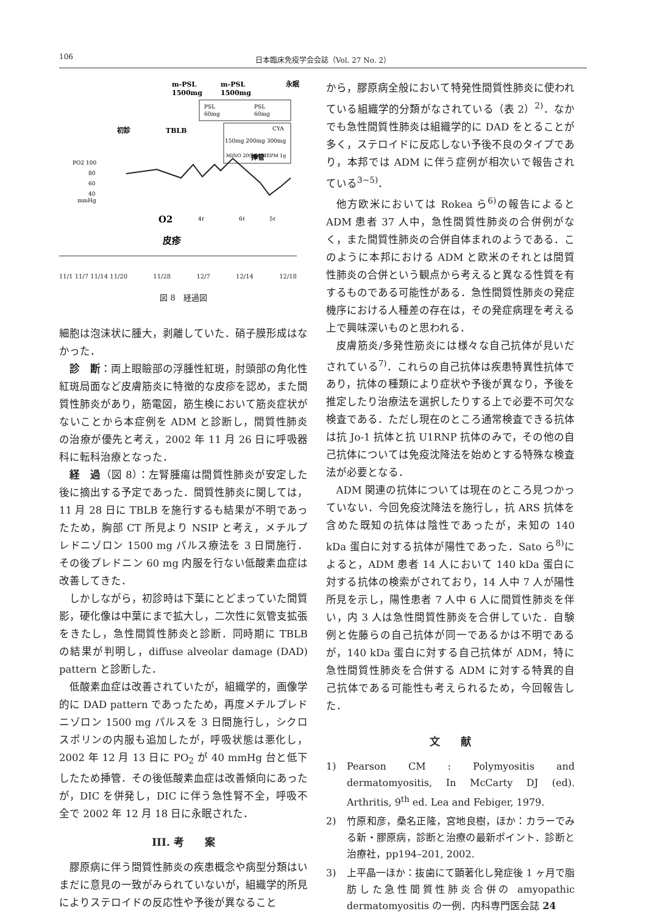106 日本臨床免疫学会会誌（Vol. 27 No. 2）
m-PSL
1500mg
m-PSL
1500mg
永眠
初診
TBLB
挿管
PSL
60mg
PSL
60mg
CYA
150mg 200mg 300mg
MINO 200mg,MEPM 1g
PO2 100
80
60
40
mmHg
O2
4ℓ
6ℓ
5ℓ
皮疹
11/1 11/7 11/14 11/20 11/28 12/7 12/14 12/18
図 8　経過図
細胞は泡沫状に腫大，剥離していた．硝子膜形成はなかった．
診　断：両上眼瞼部の浮腫性紅斑，肘頭部の角化性紅斑局面など皮膚筋炎に特徴的な皮疹を認め，また間質性肺炎があり，筋電図，筋生検において筋炎症状がないことから本症例を ADM と診断し，間質性肺炎の治療が優先と考え，2002 年 11 月 26 日に呼吸器科に転科治療となった．
経　過（図 8）：左腎腫瘍は間質性肺炎が安定した後に摘出する予定であった．間質性肺炎に関しては，11 月 28 日に TBLB を施行するも結果が不明であったため，胸部 CT 所見より NSIP と考え，メチルプレドニゾロン 1500 mg パルス療法を 3 日間施行．その後プレドニン 60 mg 内服を行ない低酸素血症は改善してきた．
しかしながら，初診時は下葉にとどまっていた間質影，硬化像は中葉にまで拡大し，二次性に気管支拡張をきたし，急性間質性肺炎と診断．同時期に TBLB の結果が判明し，diffuse alveolar damage (DAD) pattern と診断した．
低酸素血症は改善されていたが，組織学的，画像学的に DAD pattern であったため，再度メチルプレドニゾロン 1500 mg パルスを 3 日間施行し，シクロスポリンの内服も追加したが，呼吸状態は悪化し，2002 年 12 月 13 日に PO<sub>2</sub> が 40 mmHg 台と低下したため挿管．その後低酸素血症は改善傾向にあったが，DIC を併発し，DIC に伴う急性腎不全，呼吸不全で 2002 年 12 月 18 日に永眠された．
III. 考　　案
膠原病に伴う間質性肺炎の疾患概念や病型分類はいまだに意見の一致がみられていないが，組織学的所見によりステロイドの反応性や予後が異なること
から，膠原病全般において特発性間質性肺炎に使われている組織学的分類がなされている（表 2）<sup>2)</sup>．なかでも急性間質性肺炎は組織学的に DAD をとることが多く，ステロイドに反応しない予後不良のタイプであり，本邦では ADM に伴う症例が相次いで報告されている<sup>3~5)</sup>．
他方欧米においては Rokea ら<sup>6)</sup>の報告によると ADM 患者 37 人中，急性間質性肺炎の合併例がなく，また間質性肺炎の合併自体まれのようである．このように本邦における ADM と欧米のそれとは間質性肺炎の合併という観点から考えると異なる性質を有するものである可能性がある．急性間質性肺炎の発症機序における人種差の存在は，その発症病理を考える上で興味深いものと思われる．
皮膚筋炎/多発性筋炎には様々な自己抗体が見いだされている<sup>7)</sup>．これらの自己抗体は疾患特異性抗体であり，抗体の種類により症状や予後が異なり，予後を推定したり治療法を選択したりする上で必要不可欠な検査である．ただし現在のところ通常検査できる抗体は抗 Jo-1 抗体と抗 U1RNP 抗体のみで，その他の自己抗体については免疫沈降法を始めとする特殊な検査法が必要となる．
ADM 関連の抗体については現在のところ見つかっていない．今回免疫沈降法を施行し，抗 ARS 抗体を含めた既知の抗体は陰性であったが，未知の 140 kDa 蛋白に対する抗体が陽性であった．Sato ら<sup>8)</sup>によると，ADM 患者 14 人において 140 kDa 蛋白に対する抗体の検索がされており，14 人中 7 人が陽性所見を示し，陽性患者 7 人中 6 人に間質性肺炎を伴い，内 3 人は急性間質性肺炎を合併していた．自験例と佐藤らの自己抗体が同一であるかは不明であるが，140 kDa 蛋白に対する自己抗体が ADM，特に急性間質性肺炎を合併する ADM に対する特異的自己抗体である可能性も考えられるため，今回報告した．
文　　献
1) Pearson CM : Polymyositis and dermatomyositis, In McCarty DJ (ed). Arthritis, 9<sup>th</sup> ed. Lea and Febiger, 1979.
2) 竹原和彦，桑名正隆，宮地良樹，ほか：カラーでみる新・膠原病，診断と治療の最新ポイント．診断と治療社，pp194–201, 2002.
3) 上平晶一ほか：抜歯にて顕著化し発症後 1 ヶ月で脂肪した急性間質性肺炎合併の amyopathic dermatomyositis の一例．内科専門医会誌 24